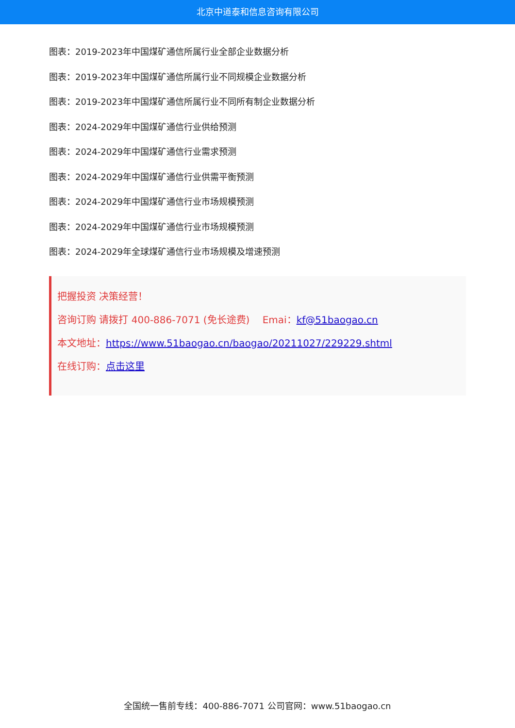北京中道泰和信息咨询有限公司
图表：2019-2023年中国煤矿通信所属行业全部企业数据分析
图表：2019-2023年中国煤矿通信所属行业不同规模企业数据分析
图表：2019-2023年中国煤矿通信所属行业不同所有制企业数据分析
图表：2024-2029年中国煤矿通信行业供给预测
图表：2024-2029年中国煤矿通信行业需求预测
图表：2024-2029年中国煤矿通信行业供需平衡预测
图表：2024-2029年中国煤矿通信行业市场规模预测
图表：2024-2029年中国煤矿通信行业市场规模预测
图表：2024-2029年全球煤矿通信行业市场规模及增速预测
把握投资 决策经营！
咨询订购 请拨打 400-886-7071 (免长途费)　 Emai：kf@51baogao.cn
本文地址：https://www.51baogao.cn/baogao/20211027/229229.shtml
在线订购：点击这里
全国统一售前专线：400-886-7071 公司官网：www.51baogao.cn